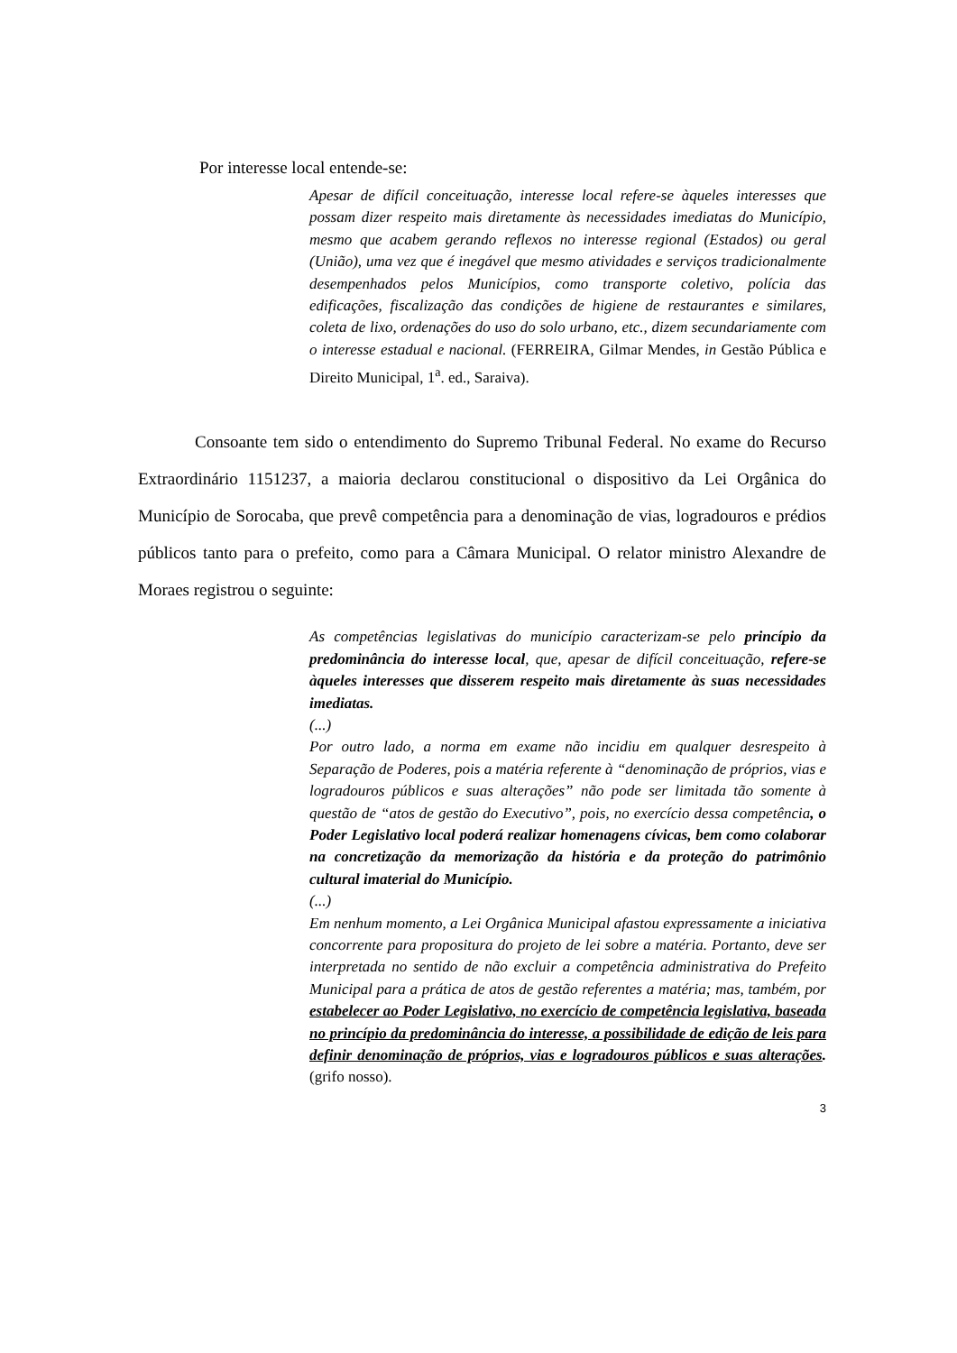Por interesse local entende-se:
Apesar de difícil conceituação, interesse local refere-se àqueles interesses que possam dizer respeito mais diretamente às necessidades imediatas do Município, mesmo que acabem gerando reflexos no interesse regional (Estados) ou geral (União), uma vez que é inegável que mesmo atividades e serviços tradicionalmente desempenhados pelos Municípios, como transporte coletivo, polícia das edificações, fiscalização das condições de higiene de restaurantes e similares, coleta de lixo, ordenações do uso do solo urbano, etc., dizem secundariamente com o interesse estadual e nacional. (FERREIRA, Gilmar Mendes, in Gestão Pública e Direito Municipal, 1<sup>a</sup>. ed., Saraiva).
Consoante tem sido o entendimento do Supremo Tribunal Federal. No exame do Recurso Extraordinário 1151237, a maioria declarou constitucional o dispositivo da Lei Orgânica do Município de Sorocaba, que prevê competência para a denominação de vias, logradouros e prédios públicos tanto para o prefeito, como para a Câmara Municipal. O relator ministro Alexandre de Moraes registrou o seguinte:
As competências legislativas do município caracterizam-se pelo princípio da predominância do interesse local, que, apesar de difícil conceituação, refere-se àqueles interesses que disserem respeito mais diretamente às suas necessidades imediatas.
(...)
Por outro lado, a norma em exame não incidiu em qualquer desrespeito à Separação de Poderes, pois a matéria referente à “denominação de próprios, vias e logradouros públicos e suas alterações” não pode ser limitada tão somente à questão de “atos de gestão do Executivo”, pois, no exercício dessa competência, o Poder Legislativo local poderá realizar homenagens cívicas, bem como colaborar na concretização da memorização da história e da proteção do patrimônio cultural imaterial do Município.
(...)
Em nenhum momento, a Lei Orgânica Municipal afastou expressamente a iniciativa concorrente para propositura do projeto de lei sobre a matéria. Portanto, deve ser interpretada no sentido de não excluir a competência administrativa do Prefeito Municipal para a prática de atos de gestão referentes a matéria; mas, também, por estabelecer ao Poder Legislativo, no exercício de competência legislativa, baseada no princípio da predominância do interesse, a possibilidade de edição de leis para definir denominação de próprios, vias e logradouros públicos e suas alterações. (grifo nosso).
3